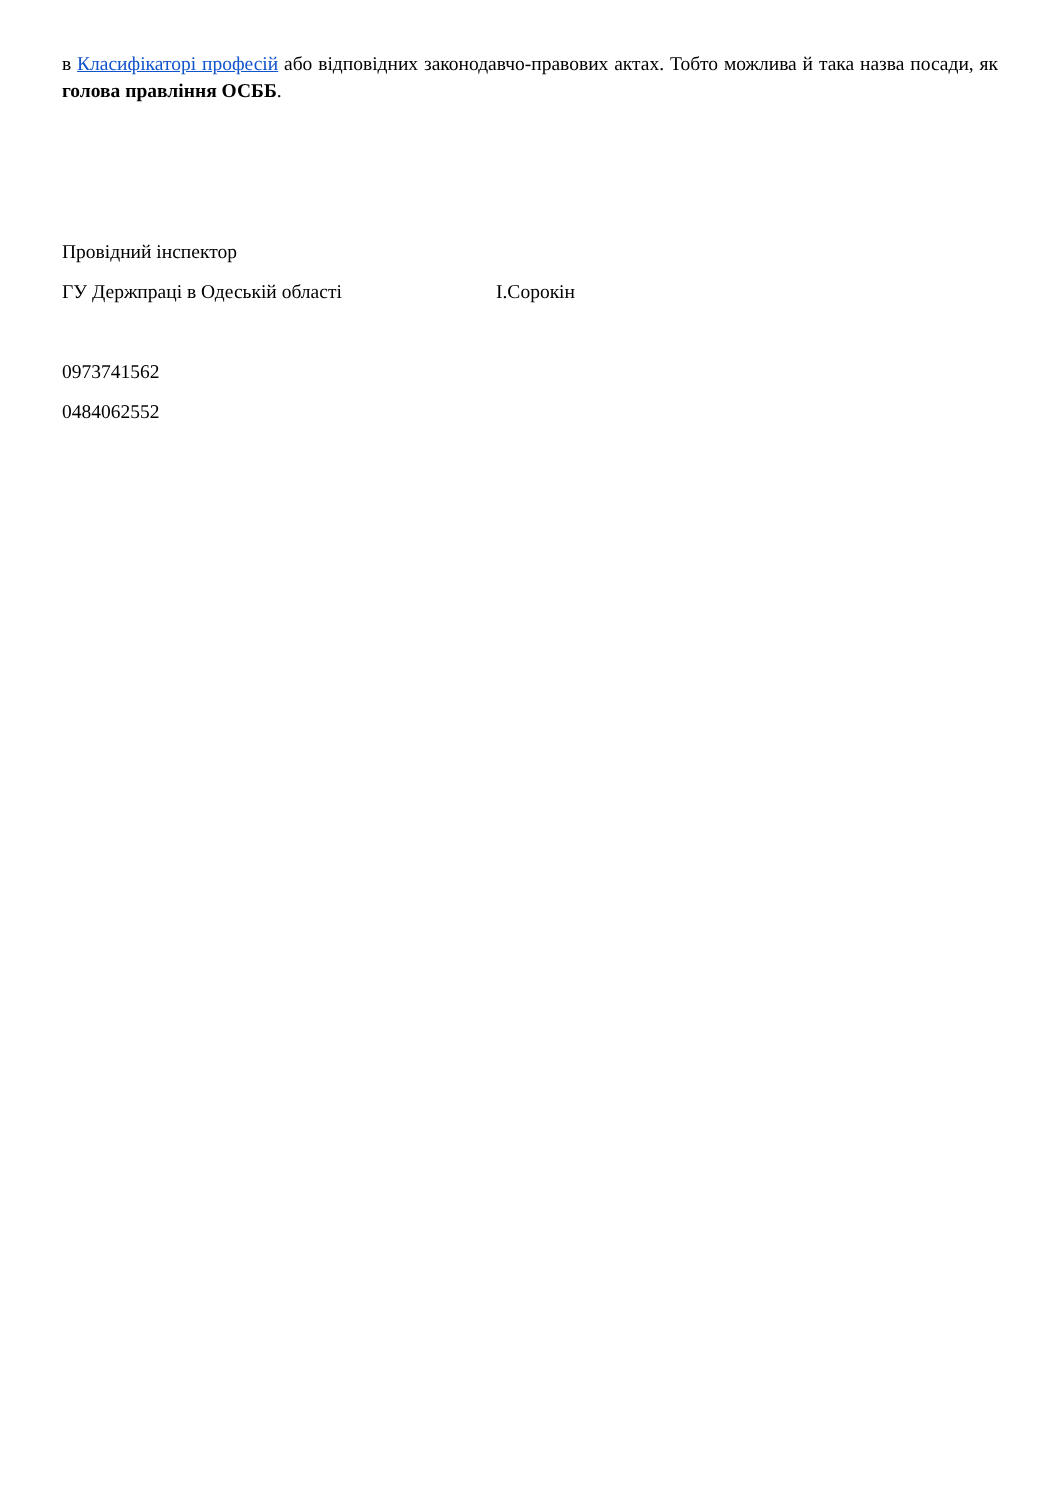в Класифікаторі професій або відповідних законодавчо-правових актах. Тобто можлива й така назва посади, як голова правління ОСББ.
Провідний інспектор
ГУ Держпраці в Одеській області І.Сорокін
0973741562
0484062552